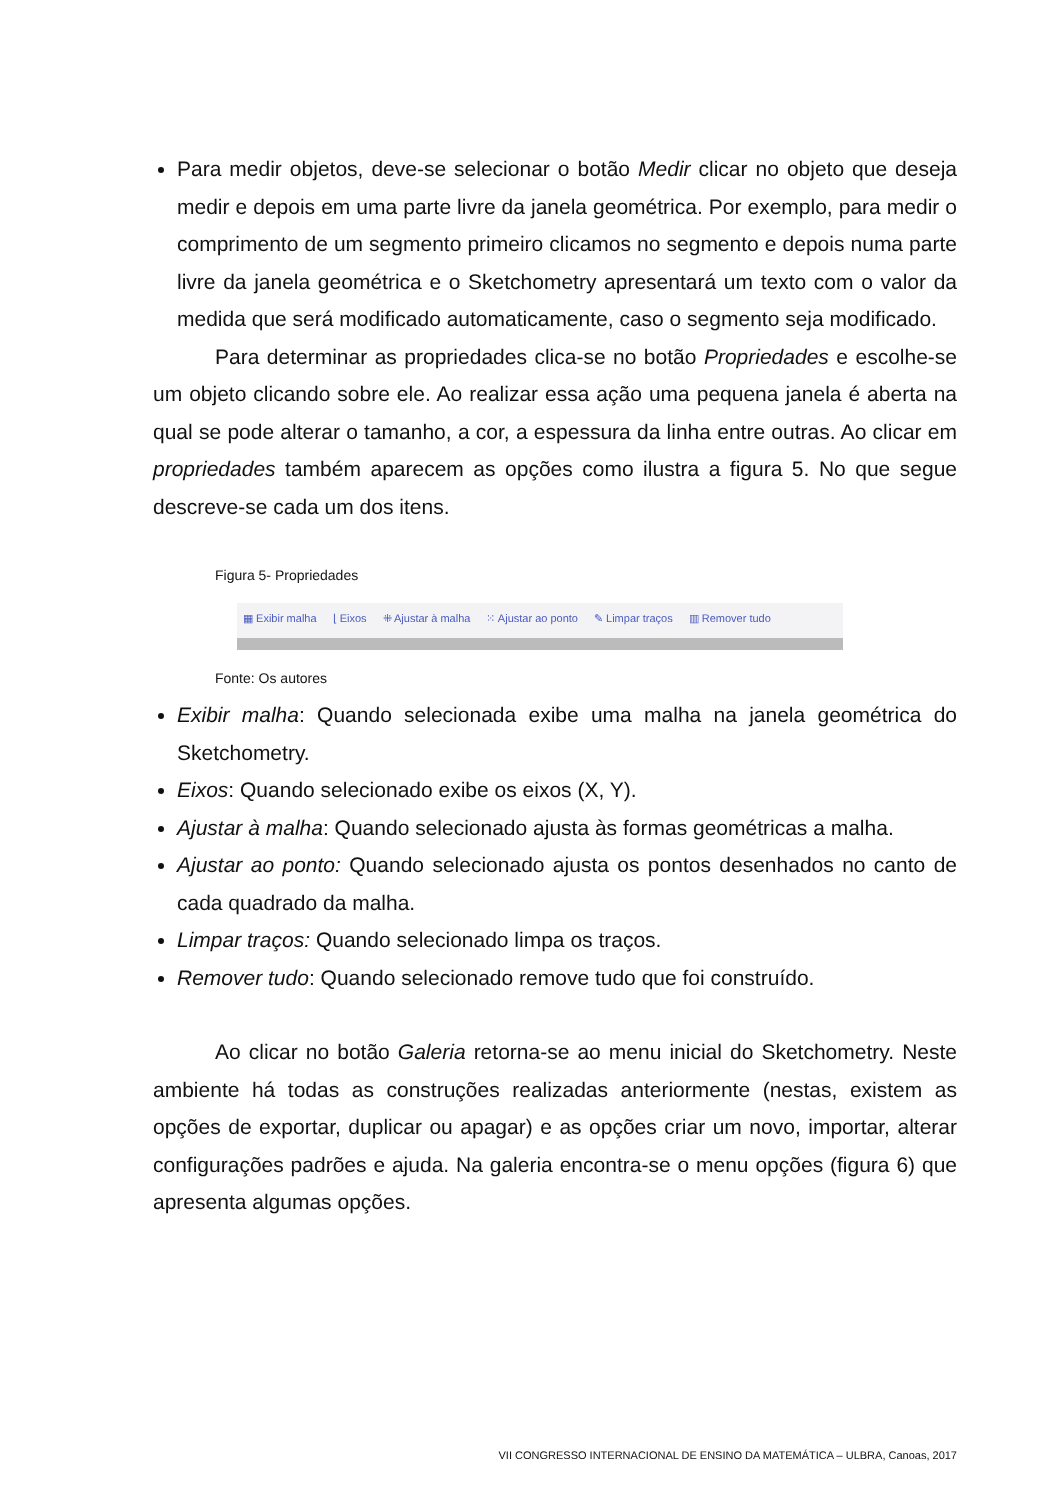Para medir objetos, deve-se selecionar o botão Medir clicar no objeto que deseja medir e depois em uma parte livre da janela geométrica. Por exemplo, para medir o comprimento de um segmento primeiro clicamos no segmento e depois numa parte livre da janela geométrica e o Sketchometry apresentará um texto com o valor da medida que será modificado automaticamente, caso o segmento seja modificado.
Para determinar as propriedades clica-se no botão Propriedades e escolhe-se um objeto clicando sobre ele. Ao realizar essa ação uma pequena janela é aberta na qual se pode alterar o tamanho, a cor, a espessura da linha entre outras. Ao clicar em propriedades também aparecem as opções como ilustra a figura 5. No que segue descreve-se cada um dos itens.
Figura 5- Propriedades
▦ Exibir malha ⌊ Eixos ⁜ Ajustar à malha ⁙ Ajustar ao ponto ✎ Limpar traços ▥ Remover tudo
Fonte: Os autores
Exibir malha: Quando selecionada exibe uma malha na janela geométrica do Sketchometry.
Eixos: Quando selecionado exibe os eixos (X, Y).
Ajustar à malha: Quando selecionado ajusta às formas geométricas a malha.
Ajustar ao ponto: Quando selecionado ajusta os pontos desenhados no canto de cada quadrado da malha.
Limpar traços: Quando selecionado limpa os traços.
Remover tudo: Quando selecionado remove tudo que foi construído.
Ao clicar no botão Galeria retorna-se ao menu inicial do Sketchometry. Neste ambiente há todas as construções realizadas anteriormente (nestas, existem as opções de exportar, duplicar ou apagar) e as opções criar um novo, importar, alterar configurações padrões e ajuda. Na galeria encontra-se o menu opções (figura 6) que apresenta algumas opções.
VII CONGRESSO INTERNACIONAL DE ENSINO DA MATEMÁTICA – ULBRA, Canoas, 2017